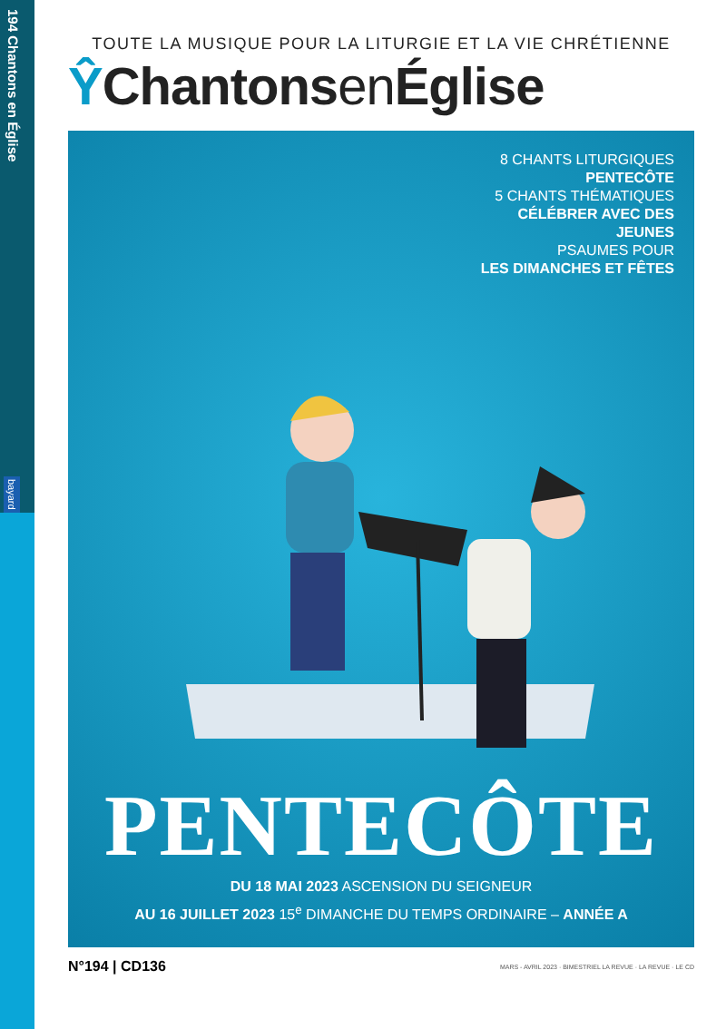194 Chantons en Église
bayard
TOUTE LA MUSIQUE POUR LA LITURGIE ET LA VIE CHRÉTIENNE
ŶChantonsen Église
8 CHANTS LITURGIQUES
PENTECÔTE
5 CHANTS THÉMATIQUES
CÉLÉBRER AVEC DES JEUNES
PSAUMES POUR
LES DIMANCHES ET FÊTES
PENTECÔTE
DU 18 MAI 2023 ASCENSION DU SEIGNEUR
AU 16 JUILLET 2023 15<sup>e</sup> DIMANCHE DU TEMPS ORDINAIRE – ANNÉE A
N°194 | CD136 MARS - AVRIL 2023 · BIMESTRIEL LA REVUE · LA REVUE · LE CD